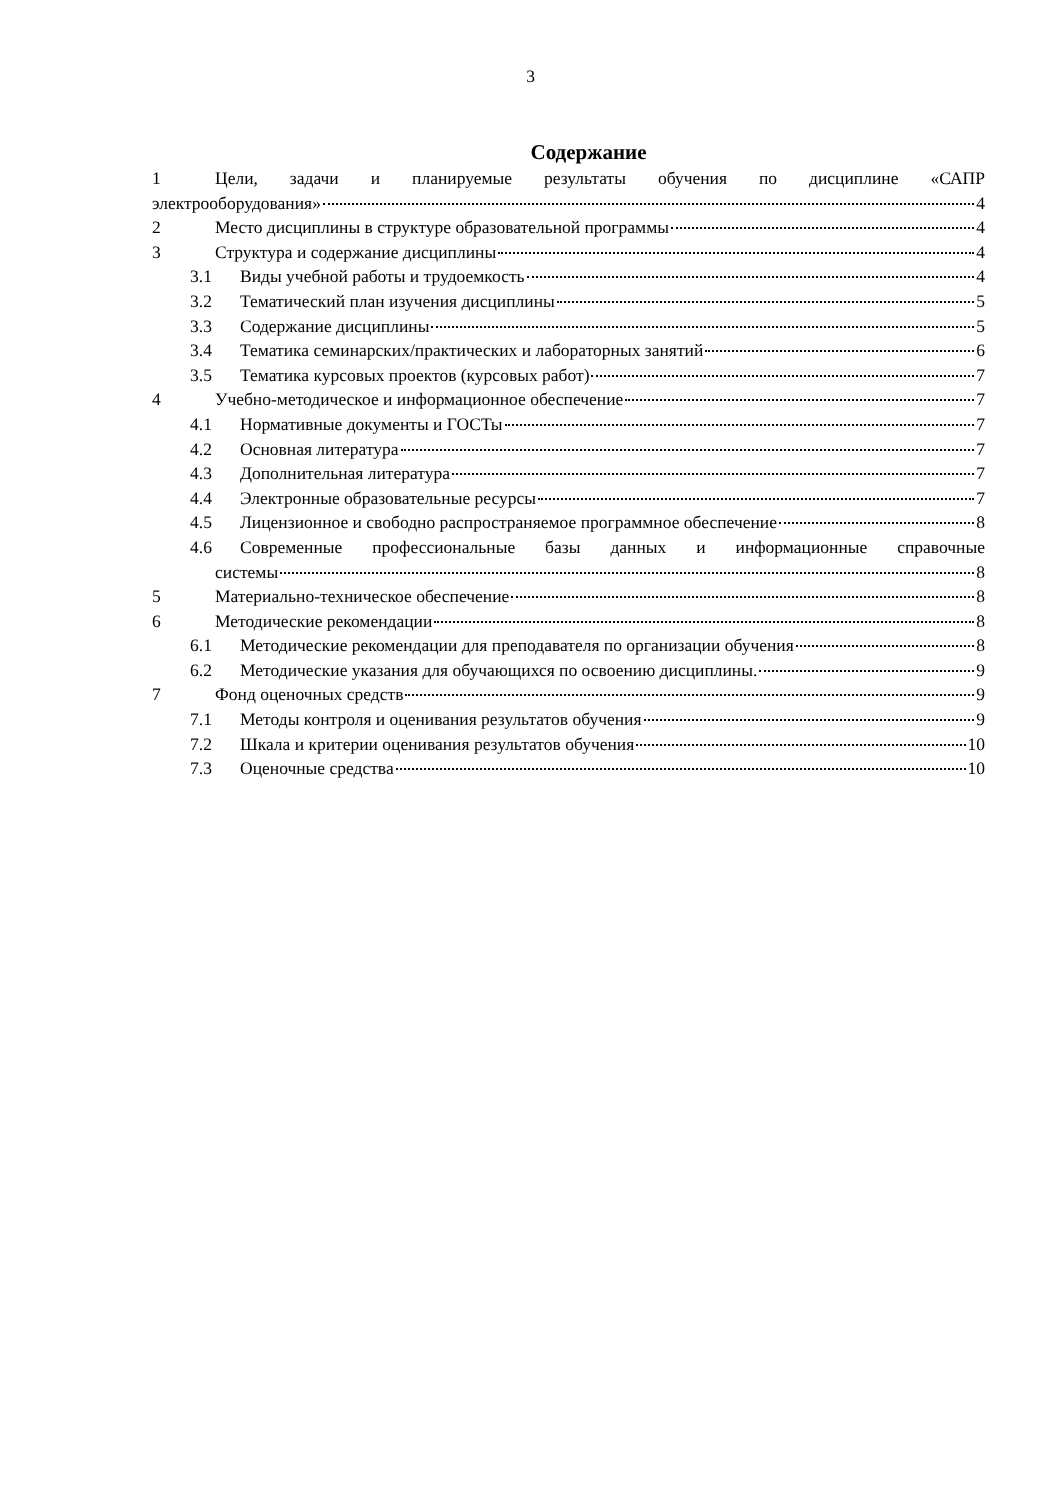3
Содержание
1 Цели, задачи и планируемые результаты обучения по дисциплине «САПР
электрооборудования» 4
2 Место дисциплины в структуре образовательной программы 4
3 Структура и содержание дисциплины 4
3.1 Виды учебной работы и трудоемкость 4
3.2 Тематический план изучения дисциплины 5
3.3 Содержание дисциплины 5
3.4 Тематика семинарских/практических и лабораторных занятий 6
3.5 Тематика курсовых проектов (курсовых работ) 7
4 Учебно-методическое и информационное обеспечение 7
4.1 Нормативные документы и ГОСТы 7
4.2 Основная литература 7
4.3 Дополнительная литература 7
4.4 Электронные образовательные ресурсы 7
4.5 Лицензионное и свободно распространяемое программное обеспечение 8
4.6 Современные профессиональные базы данных и информационные справочные
системы 8
5 Материально-техническое обеспечение 8
6 Методические рекомендации 8
6.1 Методические рекомендации для преподавателя по организации обучения 8
6.2 Методические указания для обучающихся по освоению дисциплины. 9
7 Фонд оценочных средств 9
7.1 Методы контроля и оценивания результатов обучения 9
7.2 Шкала и критерии оценивания результатов обучения 10
7.3 Оценочные средства 10